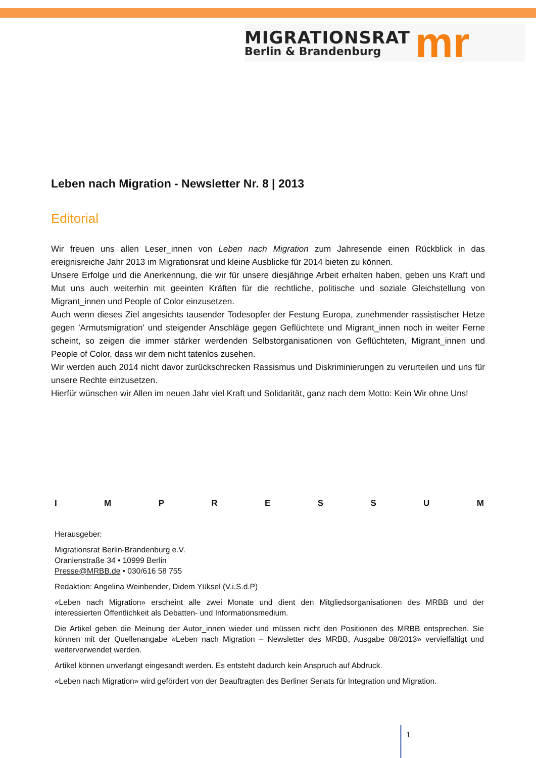MIGRATIONSRAT
Berlin & Brandenburg
mr
Leben nach Migration - Newsletter Nr. 8 | 2013
Editorial
Wir freuen uns allen Leser_innen von Leben nach Migration zum Jahresende einen Rückblick in das ereignisreiche Jahr 2013 im Migrationsrat und kleine Ausblicke für 2014 bieten zu können.
Unsere Erfolge und die Anerkennung, die wir für unsere diesjährige Arbeit erhalten haben, geben uns Kraft und Mut uns auch weiterhin mit geeinten Kräften für die rechtliche, politische und soziale Gleichstellung von Migrant_innen und People of Color einzusetzen.
Auch wenn dieses Ziel angesichts tausender Todesopfer der Festung Europa, zunehmender rassistischer Hetze gegen 'Armutsmigration' und steigender Anschläge gegen Geflüchtete und Migrant_innen noch in weiter Ferne scheint, so zeigen die immer stärker werdenden Selbstorganisationen von Geflüchteten, Migrant_innen und People of Color, dass wir dem nicht tatenlos zusehen.
Wir werden auch 2014 nicht davor zurückschrecken Rassismus und Diskriminierungen zu verurteilen und uns für unsere Rechte einzusetzen.
Hierfür wünschen wir Allen im neuen Jahr viel Kraft und Solidarität, ganz nach dem Motto: Kein Wir ohne Uns!
I M P R E S S U M
Herausgeber:
Migrationsrat Berlin-Brandenburg e.V.
Oranienstraße 34 • 10999 Berlin
Presse@MRBB.de • 030/616 58 755
Redaktion: Angelina Weinbender, Didem Yüksel (V.i.S.d.P)
«Leben nach Migration» erscheint alle zwei Monate und dient den Mitgliedsorganisationen des MRBB und der interessierten Öffentlichkeit als Debatten- und Informationsmedium.
Die Artikel geben die Meinung der Autor_innen wieder und müssen nicht den Positionen des MRBB entsprechen. Sie können mit der Quellenangabe «Leben nach Migration – Newsletter des MRBB, Ausgabe 08/2013» vervielfältigt und weiterverwendet werden.
Artikel können unverlangt eingesandt werden. Es entsteht dadurch kein Anspruch auf Abdruck.
«Leben nach Migration» wird gefördert von der Beauftragten des Berliner Senats für Integration und Migration.
1